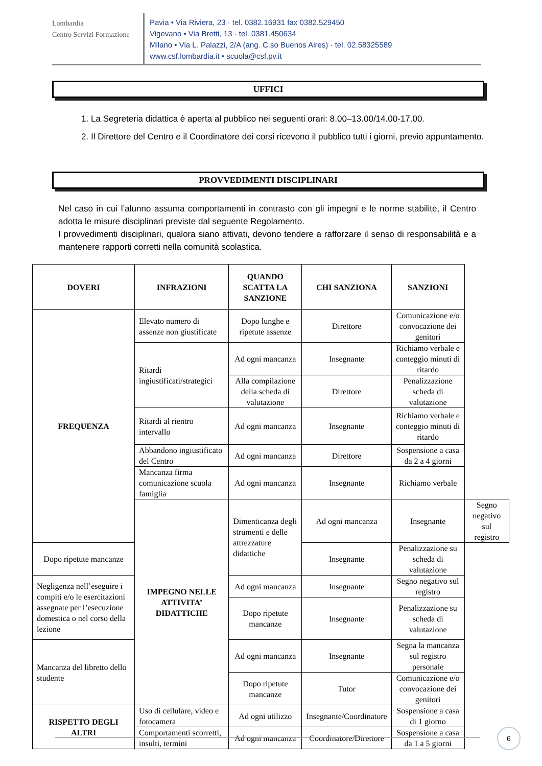Lombardia
Centro Servizi Formazione
Pavia • Via Riviera, 23 · tel. 0382.16931 fax 0382.529450
Vigevano • Via Bretti, 13 · tel. 0381.450634
Milano • Via L. Palazzi, 2/A (ang. C.so Buenos Aires) · tel. 02.58325589
www.csf.lombardia.it • scuola@csf.pv.it
UFFICI
1. La Segreteria didattica è aperta al pubblico nei seguenti orari: 8.00–13.00/14.00-17.00.
2. Il Direttore del Centro e il Coordinatore dei corsi ricevono il pubblico tutti i giorni, previo appuntamento.
PROVVEDIMENTI DISCIPLINARI
Nel caso in cui l’alunno assuma comportamenti in contrasto con gli impegni e le norme stabilite, il Centro adotta le misure disciplinari previste dal seguente Regolamento.
I provvedimenti disciplinari, qualora siano attivati, devono tendere a rafforzare il senso di responsabilità e a mantenere rapporti corretti nella comunità scolastica.
| DOVERI | INFRAZIONI | QUANDO SCATTA LA SANZIONE | CHI SANZIONA | SANZIONI | |
| --- | --- | --- | --- | --- | --- |
| FREQUENZA | Elevato numero di assenze non giustificate | Dopo lunghe e ripetute assenze | Direttore | Comunicazione e/o convocazione dei genitori | |
| | Ritardi ingiustificati/strategici | Ad ogni mancanza | Insegnante | Richiamo verbale e conteggio minuti di ritardo | |
| | | Alla compilazione della scheda di valutazione | Direttore | Penalizzazione scheda di valutazione | |
| | Ritardi al rientro intervallo | Ad ogni mancanza | Insegnante | Richiamo verbale e conteggio minuti di ritardo | |
| | Abbandono ingiustificato del Centro | Ad ogni mancanza | Direttore | Sospensione a casa da 2 a 4 giorni | |
| | Mancanza firma comunicazione scuola famiglia | Ad ogni mancanza | Insegnante | Richiamo verbale | |
| | IMPEGNO NELLE ATTIVITA’ DIDATTICHE | Dimenticanza degli strumenti e delle attrezzature didattiche | Ad ogni mancanza | Insegnante | Segno negativo sul registro |
| Dopo ripetute mancanze | | | Insegnante | Penalizzazione su scheda di valutazione | |
| Negligenza nell’eseguire i compiti e/o le esercitazioni assegnate per l’esecuzione domestica o nel corso della lezione | | Ad ogni mancanza | Insegnante | Segno negativo sul registro | |
| | | Dopo ripetute mancanze | Insegnante | Penalizzazione su scheda di valutazione | |
| Mancanza del libretto dello studente | | Ad ogni mancanza | Insegnante | Segna la mancanza sul registro personale | |
| | | Dopo ripetute mancanze | Tutor | Comunicazione e/o convocazione dei genitori | |
| RISPETTO DEGLI ALTRI | Uso di cellulare, video e fotocamera | Ad ogni utilizzo | Insegnante/Coordinatore | Sospensione a casa di 1 giorno | |
| | Comportamenti scorretti, insulti, termini | Ad ogni mancanza | Coordinatore/Direttore | Sospensione a casa da 1 a 5 giorni | |
6